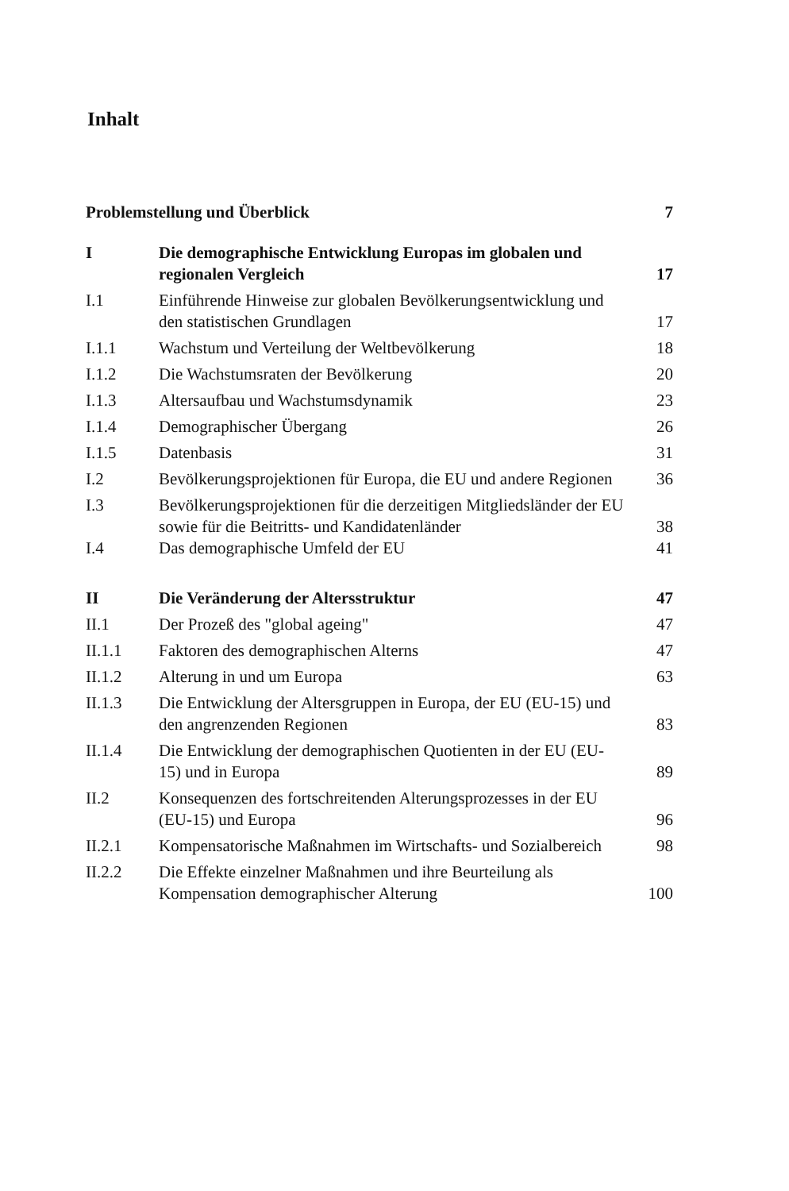Inhalt
| Problemstellung und Überblick | | 7 |
| I | Die demographische Entwicklung Europas im globalen und regionalen Vergleich | 17 |
| I.1 | Einführende Hinweise zur globalen Bevölkerungsentwicklung und den statistischen Grundlagen | 17 |
| I.1.1 | Wachstum und Verteilung der Weltbevölkerung | 18 |
| I.1.2 | Die Wachstumsraten der Bevölkerung | 20 |
| I.1.3 | Altersaufbau und Wachstumsdynamik | 23 |
| I.1.4 | Demographischer Übergang | 26 |
| I.1.5 | Datenbasis | 31 |
| I.2 | Bevölkerungsprojektionen für Europa, die EU und andere Regionen | 36 |
| I.3 | Bevölkerungsprojektionen für die derzeitigen Mitgliedsländer der EU sowie für die Beitritts- und Kandidatenländer | 38 |
| I.4 | Das demographische Umfeld der EU | 41 |
| II | Die Veränderung der Altersstruktur | 47 |
| II.1 | Der Prozeß des "global ageing" | 47 |
| II.1.1 | Faktoren des demographischen Alterns | 47 |
| II.1.2 | Alterung in und um Europa | 63 |
| II.1.3 | Die Entwicklung der Altersgruppen in Europa, der EU (EU-15) und den angrenzenden Regionen | 83 |
| II.1.4 | Die Entwicklung der demographischen Quotienten in der EU (EU-15) und in Europa | 89 |
| II.2 | Konsequenzen des fortschreitenden Alterungsprozesses in der EU (EU-15) und Europa | 96 |
| II.2.1 | Kompensatorische Maßnahmen im Wirtschafts- und Sozialbereich | 98 |
| II.2.2 | Die Effekte einzelner Maßnahmen und ihre Beurteilung als Kompensation demographischer Alterung | 100 |